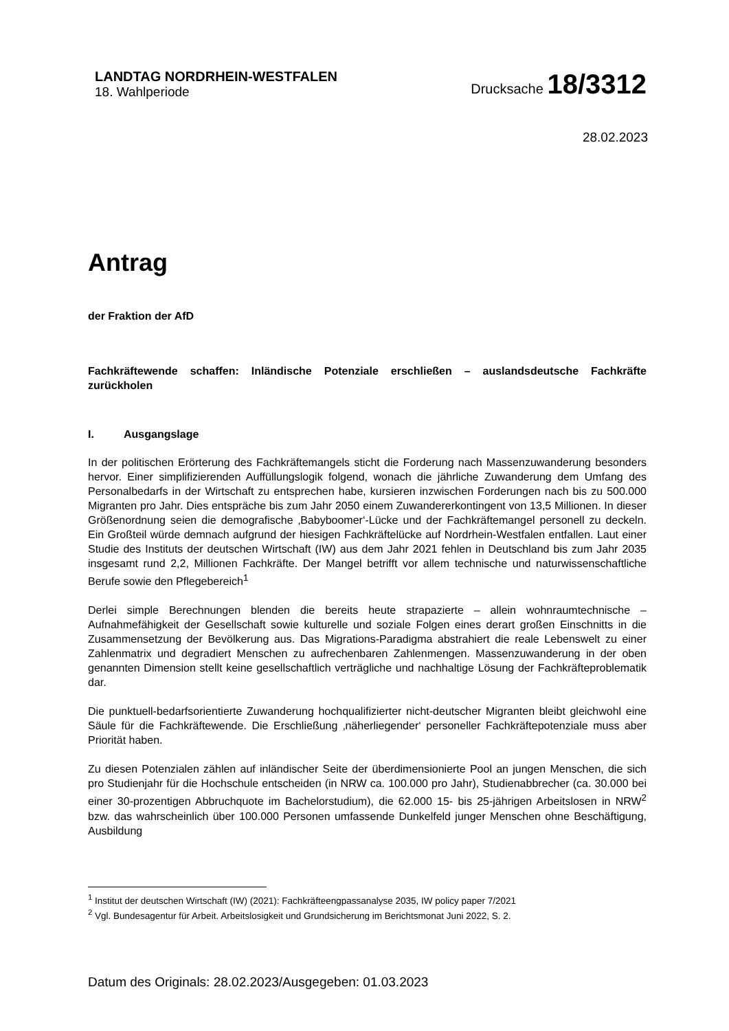LANDTAG NORDRHEIN-WESTFALEN
18. Wahlperiode
Drucksache 18/3312
28.02.2023
Antrag
der Fraktion der AfD
Fachkräftewende schaffen: Inländische Potenziale erschließen – auslandsdeutsche Fachkräfte zurückholen
I. Ausgangslage
In der politischen Erörterung des Fachkräftemangels sticht die Forderung nach Massenzuwanderung besonders hervor. Einer simplifizierenden Auffüllungslogik folgend, wonach die jährliche Zuwanderung dem Umfang des Personalbedarfs in der Wirtschaft zu entsprechen habe, kursieren inzwischen Forderungen nach bis zu 500.000 Migranten pro Jahr. Dies entspräche bis zum Jahr 2050 einem Zuwandererkontingent von 13,5 Millionen. In dieser Größenordnung seien die demografische ‚Babyboomer‘-Lücke und der Fachkräftemangel personell zu deckeln. Ein Großteil würde demnach aufgrund der hiesigen Fachkräftelücke auf Nordrhein-Westfalen entfallen. Laut einer Studie des Instituts der deutschen Wirtschaft (IW) aus dem Jahr 2021 fehlen in Deutschland bis zum Jahr 2035 insgesamt rund 2,2, Millionen Fachkräfte. Der Mangel betrifft vor allem technische und naturwissenschaftliche Berufe sowie den Pflegebereich<sup>1</sup>
Derlei simple Berechnungen blenden die bereits heute strapazierte – allein wohnraumtechnische – Aufnahmefähigkeit der Gesellschaft sowie kulturelle und soziale Folgen eines derart großen Einschnitts in die Zusammensetzung der Bevölkerung aus. Das Migrations-Paradigma abstrahiert die reale Lebenswelt zu einer Zahlenmatrix und degradiert Menschen zu aufrechenbaren Zahlenmengen. Massenzuwanderung in der oben genannten Dimension stellt keine gesellschaftlich verträgliche und nachhaltige Lösung der Fachkräfteproblematik dar.
Die punktuell-bedarfsorientierte Zuwanderung hochqualifizierter nicht-deutscher Migranten bleibt gleichwohl eine Säule für die Fachkräftewende. Die Erschließung ‚näherliegender‘ personeller Fachkräftepotenziale muss aber Priorität haben.
Zu diesen Potenzialen zählen auf inländischer Seite der überdimensionierte Pool an jungen Menschen, die sich pro Studienjahr für die Hochschule entscheiden (in NRW ca. 100.000 pro Jahr), Studienabbrecher (ca. 30.000 bei einer 30-prozentigen Abbruchquote im Bachelorstudium), die 62.000 15- bis 25-jährigen Arbeitslosen in NRW<sup>2</sup> bzw. das wahrscheinlich über 100.000 Personen umfassende Dunkelfeld junger Menschen ohne Beschäftigung, Ausbildung
<sup>1</sup> Institut der deutschen Wirtschaft (IW) (2021): Fachkräfteengpassanalyse 2035, IW policy paper 7/2021
<sup>2</sup> Vgl. Bundesagentur für Arbeit. Arbeitslosigkeit und Grundsicherung im Berichtsmonat Juni 2022, S. 2.
Datum des Originals: 28.02.2023/Ausgegeben: 01.03.2023